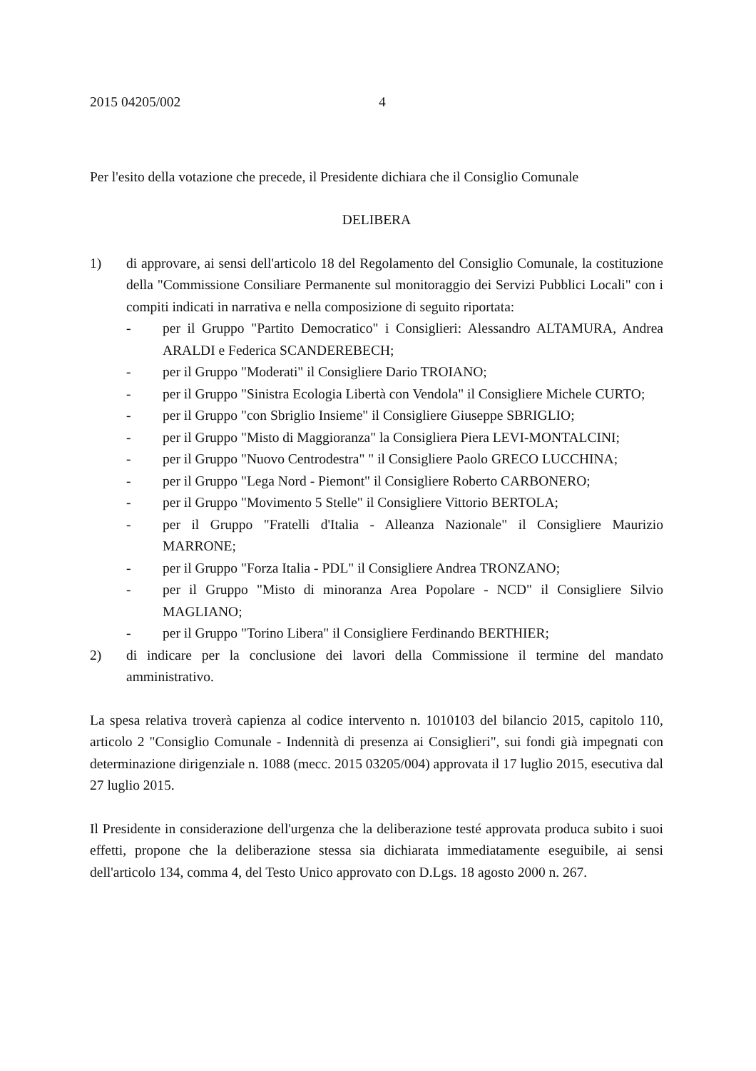2015 04205/002 4
Per l'esito della votazione che precede, il Presidente dichiara che il Consiglio Comunale
DELIBERA
1) di approvare, ai sensi dell'articolo 18 del Regolamento del Consiglio Comunale, la costituzione della "Commissione Consiliare Permanente sul monitoraggio dei Servizi Pubblici Locali" con i compiti indicati in narrativa e nella composizione di seguito riportata:
- per il Gruppo "Partito Democratico" i Consiglieri: Alessandro ALTAMURA, Andrea ARALDI e Federica SCANDEREBECH;
- per il Gruppo "Moderati" il Consigliere Dario TROIANO;
- per il Gruppo "Sinistra Ecologia Libertà con Vendola" il Consigliere Michele CURTO;
- per il Gruppo "con Sbriglio Insieme" il Consigliere Giuseppe SBRIGLIO;
- per il Gruppo "Misto di Maggioranza" la Consigliera Piera LEVI-MONTALCINI;
- per il Gruppo "Nuovo Centrodestra" " il Consigliere Paolo GRECO LUCCHINA;
- per il Gruppo "Lega Nord - Piemont" il Consigliere Roberto CARBONERO;
- per il Gruppo "Movimento 5 Stelle" il Consigliere Vittorio BERTOLA;
- per il Gruppo "Fratelli d'Italia - Alleanza Nazionale" il Consigliere Maurizio MARRONE;
- per il Gruppo "Forza Italia - PDL" il Consigliere Andrea TRONZANO;
- per il Gruppo "Misto di minoranza Area Popolare - NCD" il Consigliere Silvio MAGLIANO;
- per il Gruppo "Torino Libera" il Consigliere Ferdinando BERTHIER;
2) di indicare per la conclusione dei lavori della Commissione il termine del mandato amministrativo.
La spesa relativa troverà capienza al codice intervento n. 1010103 del bilancio 2015, capitolo 110, articolo 2 "Consiglio Comunale - Indennità di presenza ai Consiglieri", sui fondi già impegnati con determinazione dirigenziale n. 1088 (mecc. 2015 03205/004) approvata il 17 luglio 2015, esecutiva dal 27 luglio 2015.
Il Presidente in considerazione dell'urgenza che la deliberazione testé approvata produca subito i suoi effetti, propone che la deliberazione stessa sia dichiarata immediatamente eseguibile, ai sensi dell'articolo 134, comma 4, del Testo Unico approvato con D.Lgs. 18 agosto 2000 n. 267.